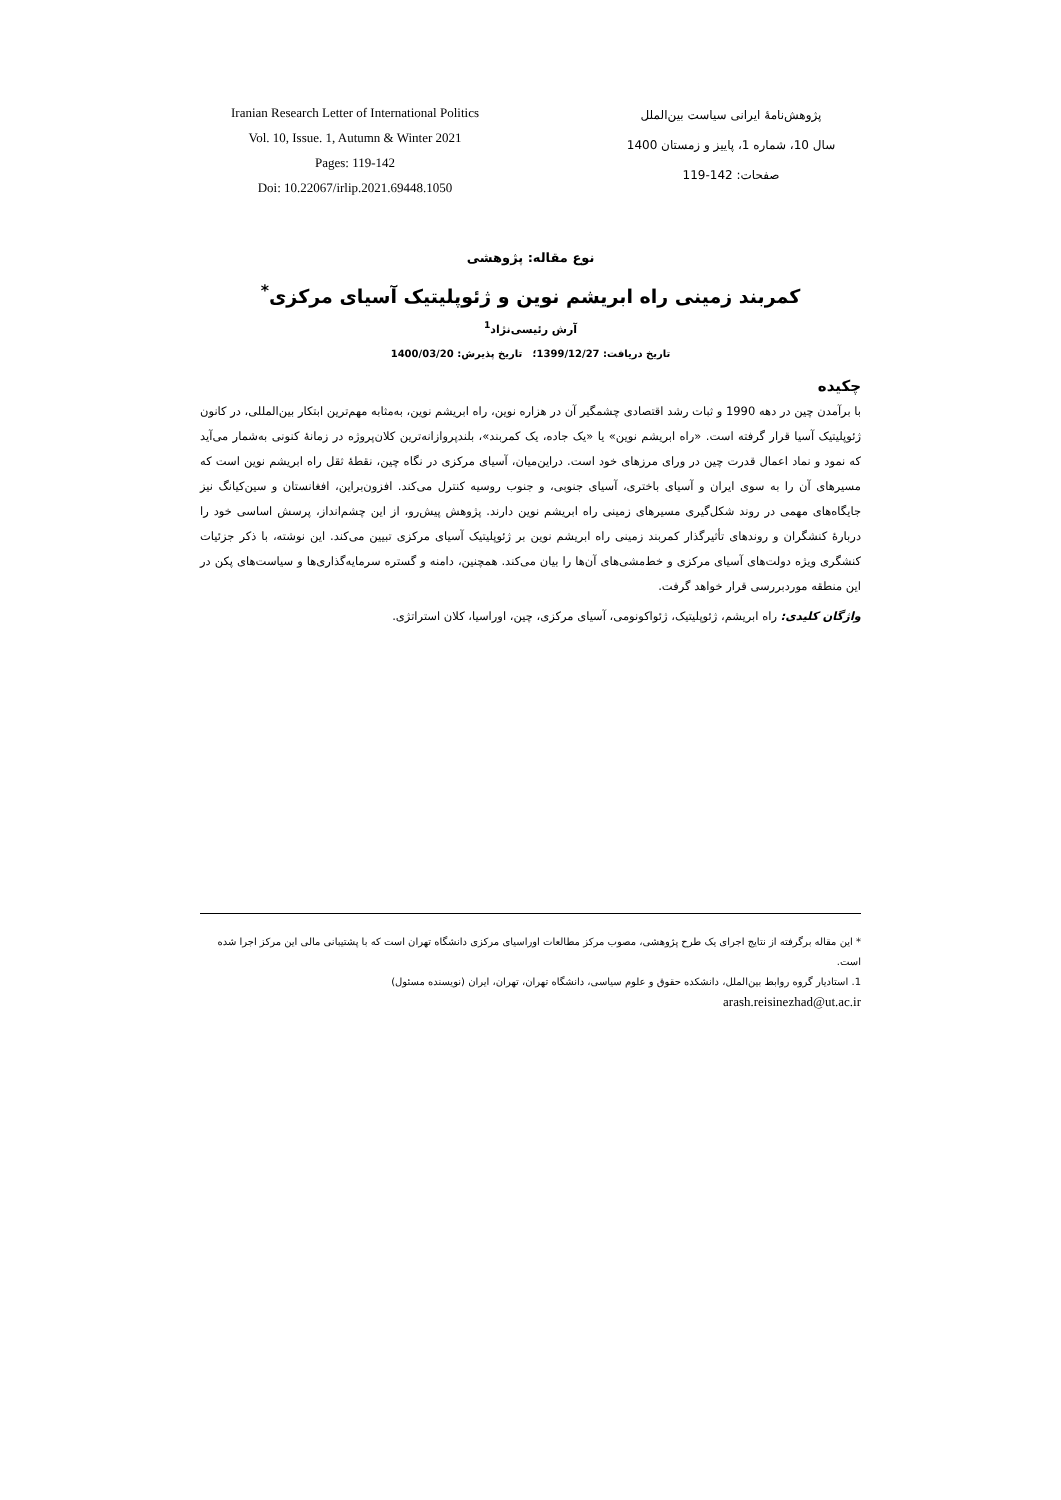Iranian Research Letter of International Politics
Vol. 10, Issue. 1, Autumn & Winter 2021
Pages: 119-142
Doi: 10.22067/irlip.2021.69448.1050
پژوهش‌نامهٔ ایرانی سیاست بین‌الملل
سال 10، شماره 1، پاییز و زمستان 1400
صفحات: 142-119
نوع مقاله: پژوهشی
کمربند زمینی راه ابریشم نوین و ژئوپلیتیک آسیای مرکزی<sup>*</sup>
آرش رئیسی‌نژاد<sup>1</sup>
تاریخ دریافت: 1399/12/27؛ تاریخ پذیرش: 1400/03/20
چکیده
با برآمدن چین در دهه 1990 و ثبات رشد اقتصادی چشمگیر آن در هزاره نوین، راه ابریشم نوین، به‌مثابه مهم‌ترین ابتکار بین‌المللی، در کانون ژئوپلیتیک آسیا قرار گرفته است. «راه ابریشم نوین» یا «یک جاده، یک کمربند»، بلندپروازانه‌ترین کلان‌پروژه در زمانهٔ کنونی به‌شمار می‌آید که نمود و نماد اعمال قدرت چین در ورای مرزهای خود است. دراین‌میان، آسیای مرکزی در نگاه چین، نقطهٔ ثقل راه ابریشم نوین است که مسیرهای آن را به سوی ایران و آسیای باختری، آسیای جنوبی، و جنوب روسیه کنترل می‌کند. افزون‌براین، افغانستان و سین‌کیانگ نیز جایگاه‌های مهمی در روند شکل‌گیری مسیرهای زمینی راه ابریشم نوین دارند. پژوهش پیش‌رو، از این چشم‌انداز، پرسش اساسی خود را دربارهٔ کنشگران و روندهای تأثیرگذار کمربند زمینی راه ابریشم نوین بر ژئوپلیتیک آسیای مرکزی تبیین می‌کند. این نوشته، با ذکر جزئیات کنشگری ویژه دولت‌های آسیای مرکزی و خط‌مشی‌های آن‌ها را بیان می‌کند. همچنین، دامنه و گستره سرمایه‌گذاری‌ها و سیاست‌های پکن در این منطقه موردبررسی قرار خواهد گرفت.
واژگان کلیدی: راه ابریشم، ژئوپلیتیک، ژئواکونومی، آسیای مرکزی، چین، اوراسیا، کلان استراتژی.
* این مقاله برگرفته از نتایج اجرای یک طرح پژوهشی، مصوب مرکز مطالعات اوراسیای مرکزی دانشگاه تهران است که با پشتیبانی مالی این مرکز اجرا شده است.
1. استادیار گروه روابط بین‌الملل، دانشکده حقوق و علوم سیاسی، دانشگاه تهران، تهران، ایران (نویسنده مسئول)
arash.reisinezhad@ut.ac.ir